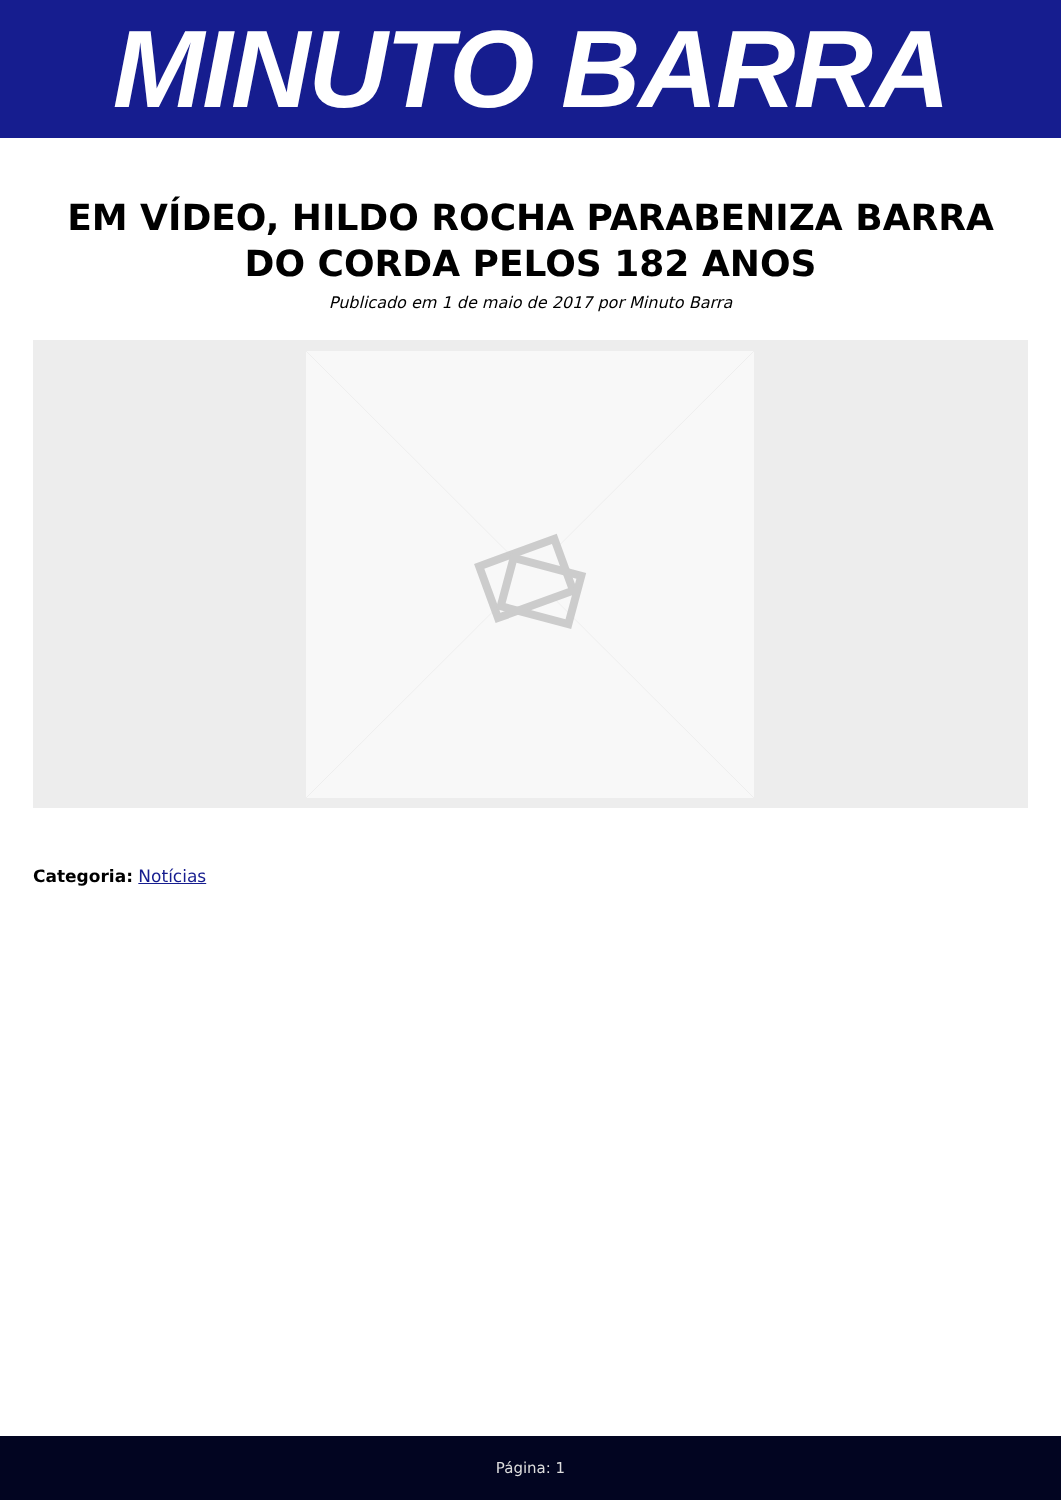MINUTO BARRA
EM VÍDEO, HILDO ROCHA PARABENIZA BARRA DO CORDA PELOS 182 ANOS
Publicado em 1 de maio de 2017 por Minuto Barra
Categoria: Notícias
Página: 1